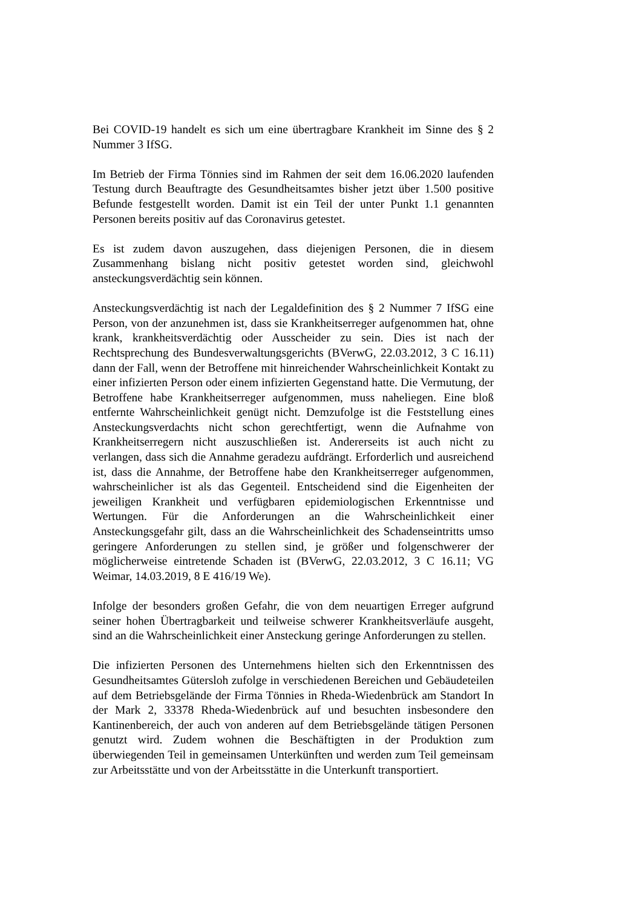Bei COVID-19 handelt es sich um eine übertragbare Krankheit im Sinne des § 2 Nummer 3 IfSG.
Im Betrieb der Firma Tönnies sind im Rahmen der seit dem 16.06.2020 laufenden Testung durch Beauftragte des Gesundheitsamtes bisher jetzt über 1.500 positive Befunde festgestellt worden. Damit ist ein Teil der unter Punkt 1.1 genannten Personen bereits positiv auf das Coronavirus getestet.
Es ist zudem davon auszugehen, dass diejenigen Personen, die in diesem Zusammenhang bislang nicht positiv getestet worden sind, gleichwohl ansteckungsverdächtig sein können.
Ansteckungsverdächtig ist nach der Legaldefinition des § 2 Nummer 7 IfSG eine Person, von der anzunehmen ist, dass sie Krankheitserreger aufgenommen hat, ohne krank, krankheitsverdächtig oder Ausscheider zu sein. Dies ist nach der Rechtsprechung des Bundesverwaltungsgerichts (BVerwG, 22.03.2012, 3 C 16.11) dann der Fall, wenn der Betroffene mit hinreichender Wahrscheinlichkeit Kontakt zu einer infizierten Person oder einem infizierten Gegenstand hatte. Die Vermutung, der Betroffene habe Krankheitserreger aufgenommen, muss naheliegen. Eine bloß entfernte Wahrscheinlichkeit genügt nicht. Demzufolge ist die Feststellung eines Ansteckungsverdachts nicht schon gerechtfertigt, wenn die Aufnahme von Krankheitserregern nicht auszuschließen ist. Andererseits ist auch nicht zu verlangen, dass sich die Annahme geradezu aufdrängt. Erforderlich und ausreichend ist, dass die Annahme, der Betroffene habe den Krankheitserreger aufgenommen, wahrscheinlicher ist als das Gegenteil. Entscheidend sind die Eigenheiten der jeweiligen Krankheit und verfügbaren epidemiologischen Erkenntnisse und Wertungen. Für die Anforderungen an die Wahrscheinlichkeit einer Ansteckungsgefahr gilt, dass an die Wahrscheinlichkeit des Schadenseintritts umso geringere Anforderungen zu stellen sind, je größer und folgenschwerer der möglicherweise eintretende Schaden ist (BVerwG, 22.03.2012, 3 C 16.11; VG Weimar, 14.03.2019, 8 E 416/19 We).
Infolge der besonders großen Gefahr, die von dem neuartigen Erreger aufgrund seiner hohen Übertragbarkeit und teilweise schwerer Krankheitsverläufe ausgeht, sind an die Wahrscheinlichkeit einer Ansteckung geringe Anforderungen zu stellen.
Die infizierten Personen des Unternehmens hielten sich den Erkenntnissen des Gesundheitsamtes Gütersloh zufolge in verschiedenen Bereichen und Gebäudeteilen auf dem Betriebsgelände der Firma Tönnies in Rheda-Wiedenbrück am Standort In der Mark 2, 33378 Rheda-Wiedenbrück auf und besuchten insbesondere den Kantinenbereich, der auch von anderen auf dem Betriebsgelände tätigen Personen genutzt wird. Zudem wohnen die Beschäftigten in der Produktion zum überwiegenden Teil in gemeinsamen Unterkünften und werden zum Teil gemeinsam zur Arbeitsstätte und von der Arbeitsstätte in die Unterkunft transportiert.